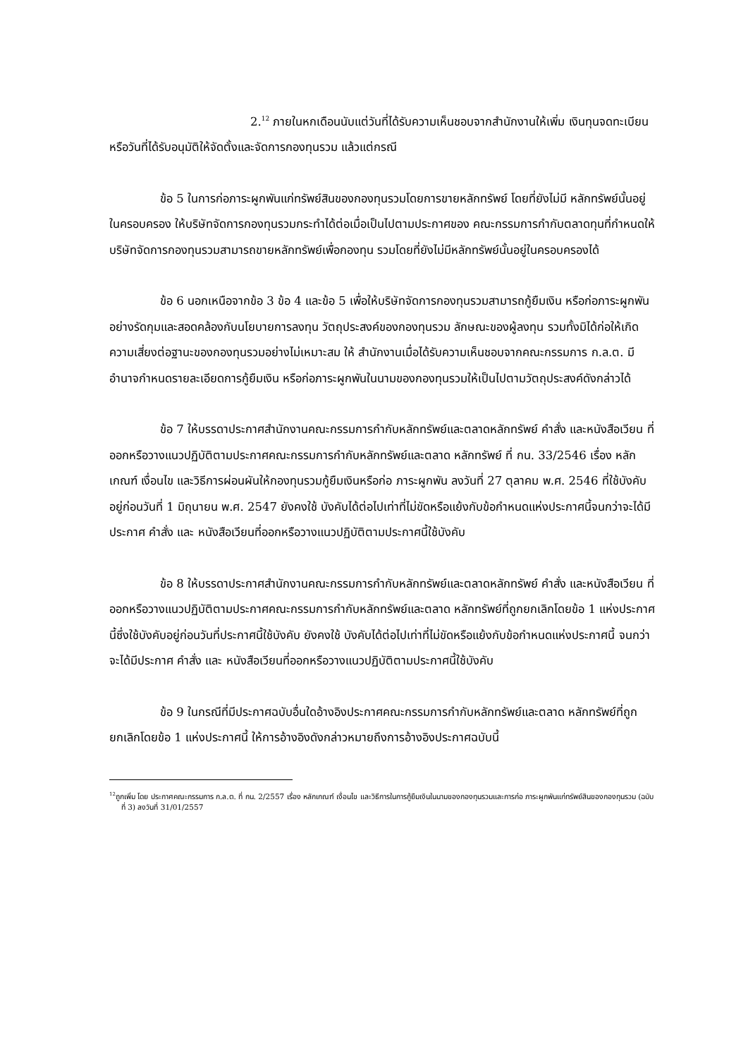2.<sup>12</sup> ภายในหกเดือนนับแต่วันที่ได้รับความเห็นชอบจากสำนักงานให้เพิ่ม เงินทุนจดทะเบียน หรือวันที่ได้รับอนุมัติให้จัดตั้งและจัดการกองทุนรวม แล้วแต่กรณี
ข้อ 5 ในการก่อภาระผูกพันแก่ทรัพย์สินของกองทุนรวมโดยการขายหลักทรัพย์ โดยที่ยังไม่มี หลักทรัพย์นั้นอยู่ในครอบครอง ให้บริษัทจัดการกองทุนรวมกระทำได้ต่อเมื่อเป็นไปตามประกาศของ คณะกรรมการกำกับตลาดทุนที่กำหนดให้บริษัทจัดการกองทุนรวมสามารถขายหลักทรัพย์เพื่อกองทุน รวมโดยที่ยังไม่มีหลักทรัพย์นั้นอยู่ในครอบครองได้
ข้อ 6 นอกเหนือจากข้อ 3 ข้อ 4 และข้อ 5 เพื่อให้บริษัทจัดการกองทุนรวมสามารถกู้ยืมเงิน หรือก่อภาระผูกพันอย่างรัดกุมและสอดคล้องกับนโยบายการลงทุน วัตถุประสงค์ของกองทุนรวม ลักษณะของผู้ลงทุน รวมทั้งมิได้ก่อให้เกิดความเสี่ยงต่อฐานะของกองทุนรวมอย่างไม่เหมาะสม ให้ สำนักงานเมื่อได้รับความเห็นชอบจากคณะกรรมการ ก.ล.ต. มีอำนาจกำหนดรายละเอียดการกู้ยืมเงิน หรือก่อภาระผูกพันในนามของกองทุนรวมให้เป็นไปตามวัตถุประสงค์ดังกล่าวได้
ข้อ 7 ให้บรรดาประกาศสำนักงานคณะกรรมการกำกับหลักทรัพย์และตลาดหลักทรัพย์ คำสั่ง และหนังสือเวียน ที่ออกหรือวางแนวปฏิบัติตามประกาศคณะกรรมการกำกับหลักทรัพย์และตลาด หลักทรัพย์ ที่ กน. 33/2546 เรื่อง หลักเกณฑ์ เงื่อนไข และวิธีการผ่อนผันให้กองทุนรวมกู้ยืมเงินหรือก่อ ภาระผูกพัน ลงวันที่ 27 ตุลาคม พ.ศ. 2546 ที่ใช้บังคับอยู่ก่อนวันที่ 1 มิถุนายน พ.ศ. 2547 ยังคงใช้ บังคับได้ต่อไปเท่าที่ไม่ขัดหรือแย้งกับข้อกำหนดแห่งประกาศนี้จนกว่าจะได้มีประกาศ คำสั่ง และ หนังสือเวียนที่ออกหรือวางแนวปฏิบัติตามประกาศนี้ใช้บังคับ
ข้อ 8 ให้บรรดาประกาศสำนักงานคณะกรรมการกำกับหลักทรัพย์และตลาดหลักทรัพย์ คำสั่ง และหนังสือเวียน ที่ออกหรือวางแนวปฏิบัติตามประกาศคณะกรรมการกำกับหลักทรัพย์และตลาด หลักทรัพย์ที่ถูกยกเลิกโดยข้อ 1 แห่งประกาศนี้ซึ่งใช้บังคับอยู่ก่อนวันที่ประกาศนี้ใช้บังคับ ยังคงใช้ บังคับได้ต่อไปเท่าที่ไม่ขัดหรือแย้งกับข้อกำหนดแห่งประกาศนี้ จนกว่าจะได้มีประกาศ คำสั่ง และ หนังสือเวียนที่ออกหรือวางแนวปฏิบัติตามประกาศนี้ใช้บังคับ
ข้อ 9 ในกรณีที่มีประกาศฉบับอื่นใดอ้างอิงประกาศคณะกรรมการกำกับหลักทรัพย์และตลาด หลักทรัพย์ที่ถูกยกเลิกโดยข้อ 1 แห่งประกาศนี้ ให้การอ้างอิงดังกล่าวหมายถึงการอ้างอิงประกาศฉบับนี้
<sup>12</sup> ถูกเพิ่ม โดย ประกาศคณะกรรมการ ก.ล.ต. ที่ กน. 2/2557 เรื่อง หลักเกณฑ์ เงื่อนไข และวิธีการในการกู้ยืมเงินในนามของกองทุนรวมและการก่อ ภาระผูกพันแก่ทรัพย์สินของกองทุนรวม (ฉบับที่ 3) ลงวันที่ 31/01/2557